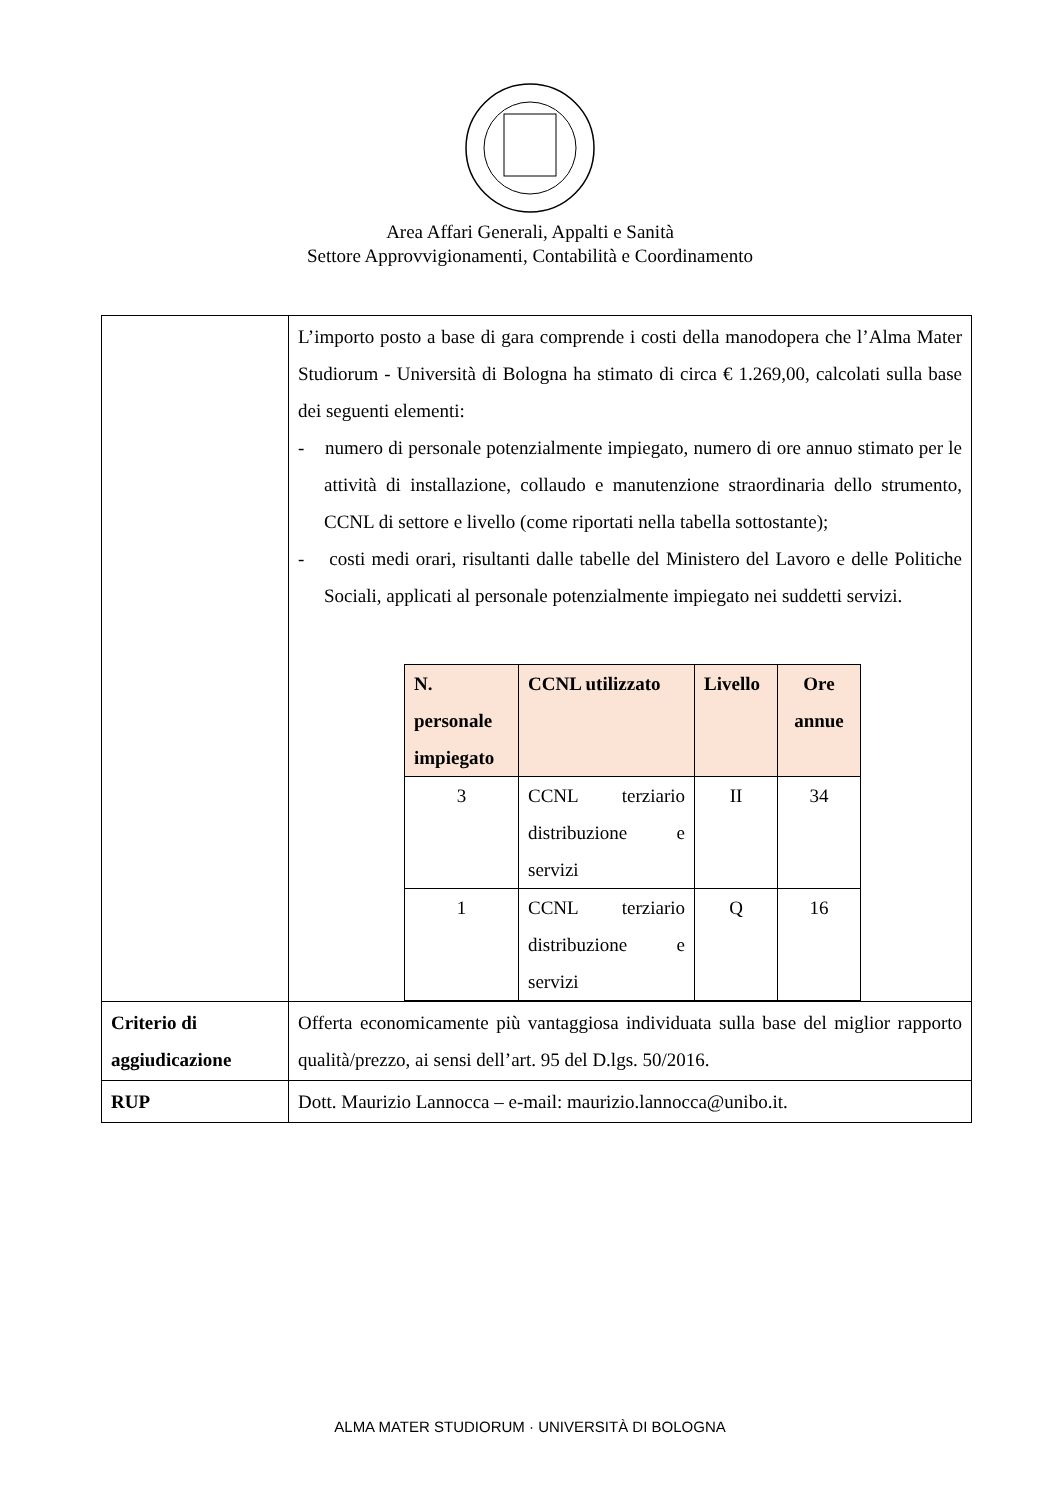Area Affari Generali, Appalti e Sanità
Settore Approvvigionamenti, Contabilità e Coordinamento
| | L’importo posto a base di gara comprende i costi della manodopera che l’Alma Mater Studiorum - Università di Bologna ha stimato di circa € 1.269,00, calcolati sulla base dei seguenti elementi: - numero di personale potenzialmente impiegato, numero di ore annuo stimato per le attività di installazione, collaudo e manutenzione straordinaria dello strumento, CCNL di settore e livello (come riportati nella tabella sottostante); - costi medi orari, risultanti dalle tabelle del Ministero del Lavoro e delle Politiche Sociali, applicati al personale potenzialmente impiegato nei suddetti servizi. / N. personale impiegato / CCNL utilizzato / Livello / Ore annue / / --- / --- / --- / --- / / 3 / CCNL terziario distribuzione e servizi / II / 34 / / 1 / CCNL terziario distribuzione e servizi / Q / 16 / |
| Criterio di aggiudicazione | Offerta economicamente più vantaggiosa individuata sulla base del miglior rapporto qualità/prezzo, ai sensi dell’art. 95 del D.lgs. 50/2016. |
| RUP | Dott. Maurizio Lannocca – e-mail: maurizio.lannocca@unibo.it. |
ALMA MATER STUDIORUM · UNIVERSITÀ DI BOLOGNA